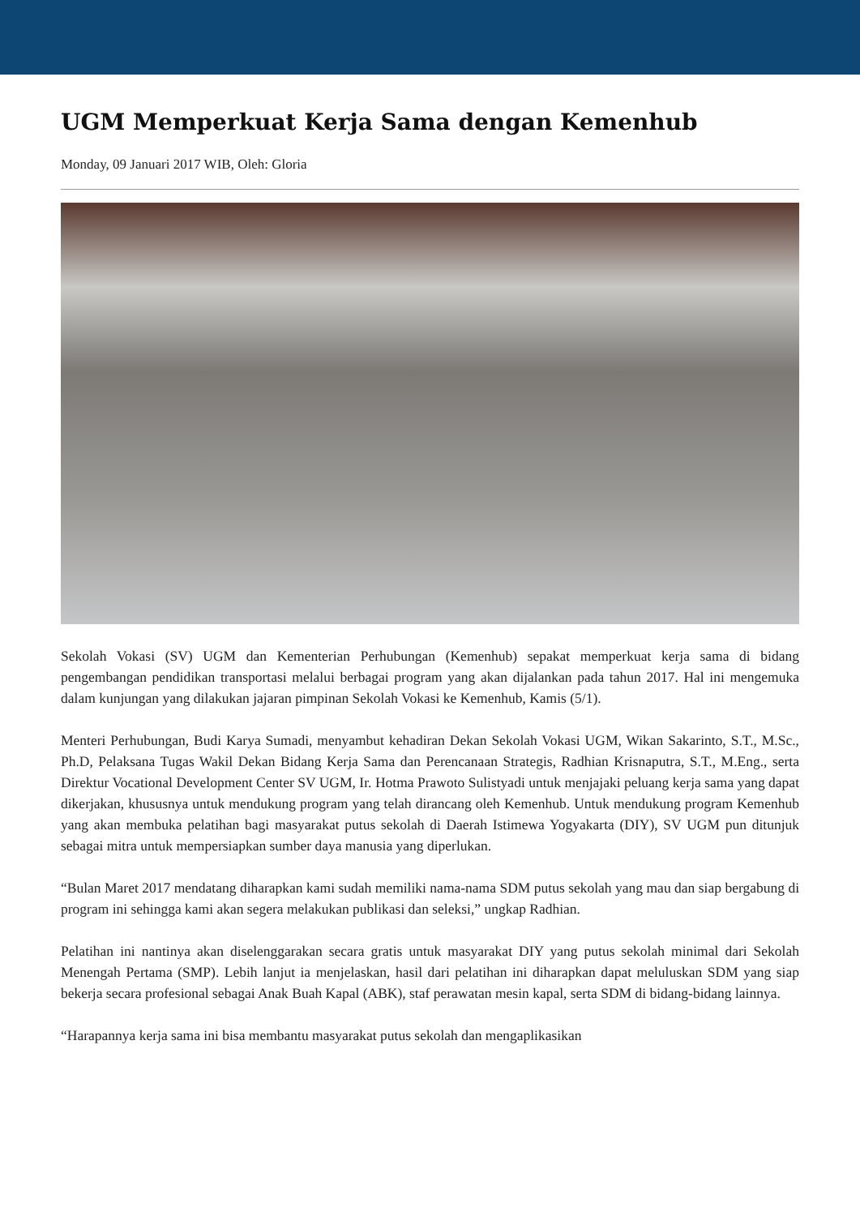UGM Memperkuat Kerja Sama dengan Kemenhub
Monday, 09 Januari 2017 WIB, Oleh: Gloria
Sekolah Vokasi (SV) UGM dan Kementerian Perhubungan (Kemenhub) sepakat memperkuat kerja sama di bidang pengembangan pendidikan transportasi melalui berbagai program yang akan dijalankan pada tahun 2017. Hal ini mengemuka dalam kunjungan yang dilakukan jajaran pimpinan Sekolah Vokasi ke Kemenhub, Kamis (5/1).
Menteri Perhubungan, Budi Karya Sumadi, menyambut kehadiran Dekan Sekolah Vokasi UGM, Wikan Sakarinto, S.T., M.Sc., Ph.D, Pelaksana Tugas Wakil Dekan Bidang Kerja Sama dan Perencanaan Strategis, Radhian Krisnaputra, S.T., M.Eng., serta Direktur Vocational Development Center SV UGM, Ir. Hotma Prawoto Sulistyadi untuk menjajaki peluang kerja sama yang dapat dikerjakan, khususnya untuk mendukung program yang telah dirancang oleh Kemenhub. Untuk mendukung program Kemenhub yang akan membuka pelatihan bagi masyarakat putus sekolah di Daerah Istimewa Yogyakarta (DIY), SV UGM pun ditunjuk sebagai mitra untuk mempersiapkan sumber daya manusia yang diperlukan.
“Bulan Maret 2017 mendatang diharapkan kami sudah memiliki nama-nama SDM putus sekolah yang mau dan siap bergabung di program ini sehingga kami akan segera melakukan publikasi dan seleksi,” ungkap Radhian.
Pelatihan ini nantinya akan diselenggarakan secara gratis untuk masyarakat DIY yang putus sekolah minimal dari Sekolah Menengah Pertama (SMP). Lebih lanjut ia menjelaskan, hasil dari pelatihan ini diharapkan dapat meluluskan SDM yang siap bekerja secara profesional sebagai Anak Buah Kapal (ABK), staf perawatan mesin kapal, serta SDM di bidang-bidang lainnya.
“Harapannya kerja sama ini bisa membantu masyarakat putus sekolah dan mengaplikasikan